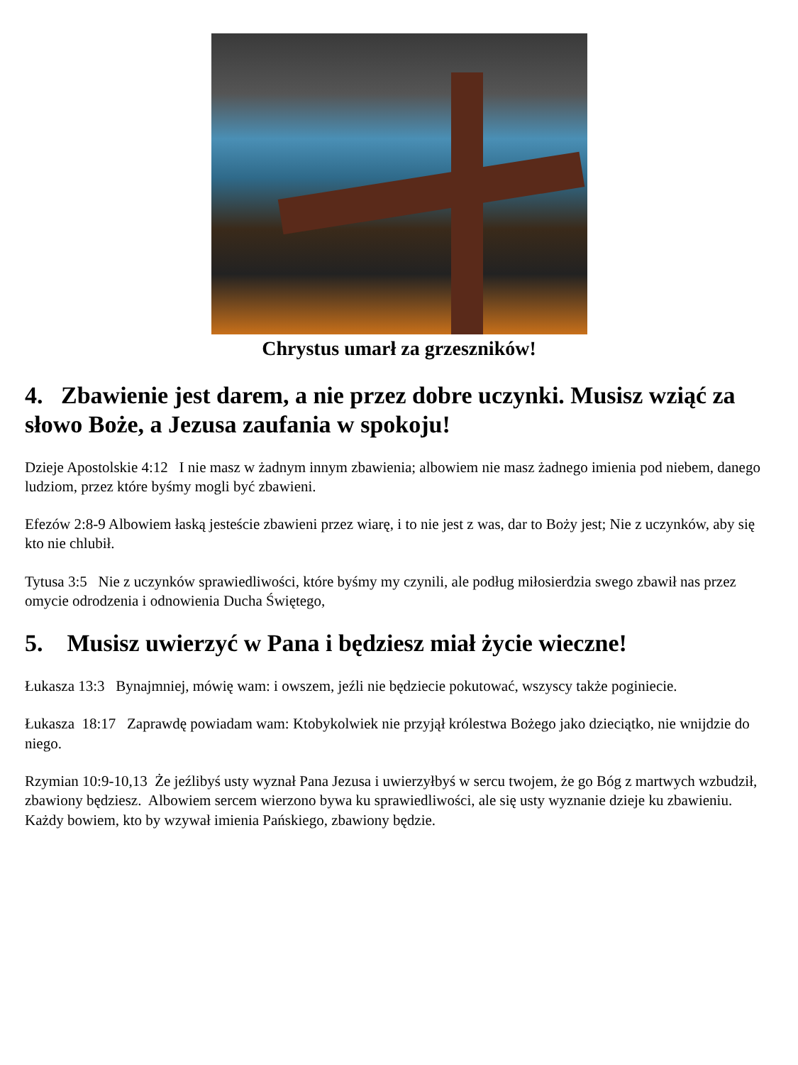Chrystus umarł za grzeszników!
4. Zbawienie jest darem, a nie przez dobre uczynki. Musisz wziąć za słowo Boże, a Jezusa zaufania w spokoju!
Dzieje Apostolskie 4:12 I nie masz w żadnym innym zbawienia; albowiem nie masz żadnego imienia pod niebem, danego ludziom, przez które byśmy mogli być zbawieni.
Efezów 2:8-9 Albowiem łaską jesteście zbawieni przez wiarę, i to nie jest z was, dar to Boży jest; Nie z uczynków, aby się kto nie chlubił.
Tytusa 3:5 Nie z uczynków sprawiedliwości, które byśmy my czynili, ale podług miłosierdzia swego zbawił nas przez omycie odrodzenia i odnowienia Ducha Świętego,
5. Musisz uwierzyć w Pana i będziesz miał życie wieczne!
Łukasza 13:3 Bynajmniej, mówię wam: i owszem, jeźli nie będziecie pokutować, wszyscy także poginiecie.
Łukasza 18:17 Zaprawdę powiadam wam: Ktobykolwiek nie przyjął królestwa Bożego jako dzieciątko, nie wnijdzie do niego.
Rzymian 10:9-10,13 Że jeźlibyś usty wyznał Pana Jezusa i uwierzyłbyś w sercu twojem, że go Bóg z martwych wzbudził, zbawiony będziesz. Albowiem sercem wierzono bywa ku sprawiedliwości, ale się usty wyznanie dzieje ku zbawieniu. Każdy bowiem, kto by wzywał imienia Pańskiego, zbawiony będzie.